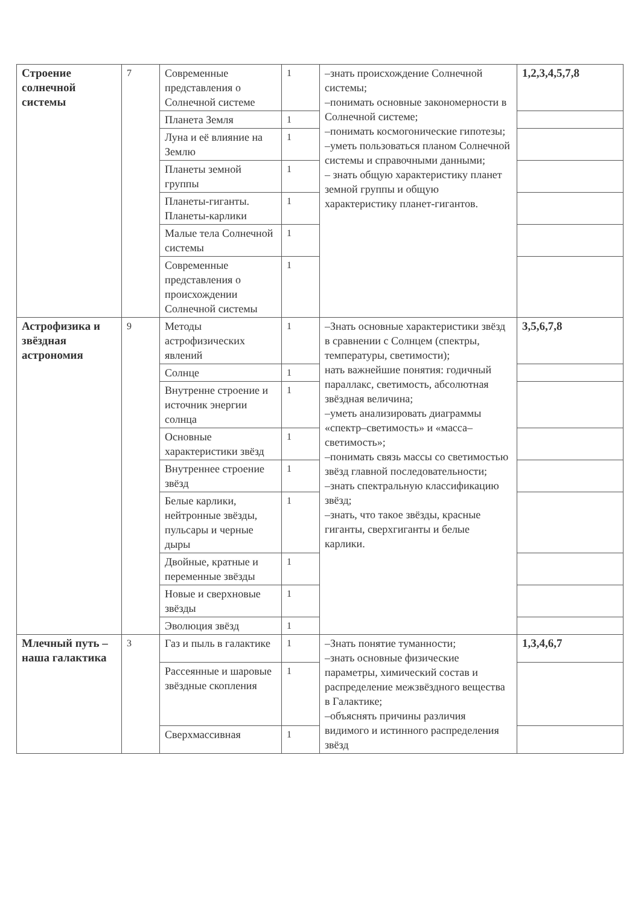| Строение солнечной системы | 7 | Современные представления о Солнечной системе | 1 | –знать происхождение Солнечной системы; –понимать основные закономерности в Солнечной системе; –понимать космогонические гипотезы; –уметь пользоваться планом Солнечной системы и справочными данными; – знать общую характеристику планет земной группы и общую характеристику планет-гигантов. | 1,2,3,4,5,7,8 |
| | | Планета Земля | 1 | | |
| | | Луна и её влияние на Землю | 1 | | |
| | | Планеты земной группы | 1 | | |
| | | Планеты-гиганты. Планеты-карлики | 1 | | |
| | | Малые тела Солнечной системы | 1 | | |
| | | Современные представления о происхождении Солнечной системы | 1 | | |
| Астрофизика и звёздная астрономия | 9 | Методы астрофизических явлений | 1 | –Знать основные характеристики звёзд в сравнении с Солнцем (спектры, температуры, светимости); нать важнейшие понятия: годичный параллакс, светимость, абсолютная звёздная величина; –уметь анализировать диаграммы «спектр–светимость» и «масса–светимость»; –понимать связь массы со светимостью звёзд главной последовательности; –знать спектральную классификацию звёзд; –знать, что такое звёзды, красные гиганты, сверхгиганты и белые карлики. | 3,5,6,7,8 |
| | | Солнце | 1 | | |
| | | Внутренне строение и источник энергии солнца | 1 | | |
| | | Основные характеристики звёзд | 1 | | |
| | | Внутреннее строение звёзд | 1 | | |
| | | Белые карлики, нейтронные звёзды, пульсары и черные дыры | 1 | | |
| | | Двойные, кратные и переменные звёзды | 1 | | |
| | | Новые и сверхновые звёзды | 1 | | |
| | | Эволюция звёзд | 1 | | |
| Млечный путь – наша галактика | 3 | Газ и пыль в галактике | 1 | –Знать понятие туманности; –знать основные физические параметры, химический состав и распределение межзвёздного вещества в Галактике; –объяснять причины различия видимого и истинного распределения звёзд | 1,3,4,6,7 |
| | | Рассеянные и шаровые звёздные скопления | 1 | | |
| | | Сверхмассивная | 1 | | |